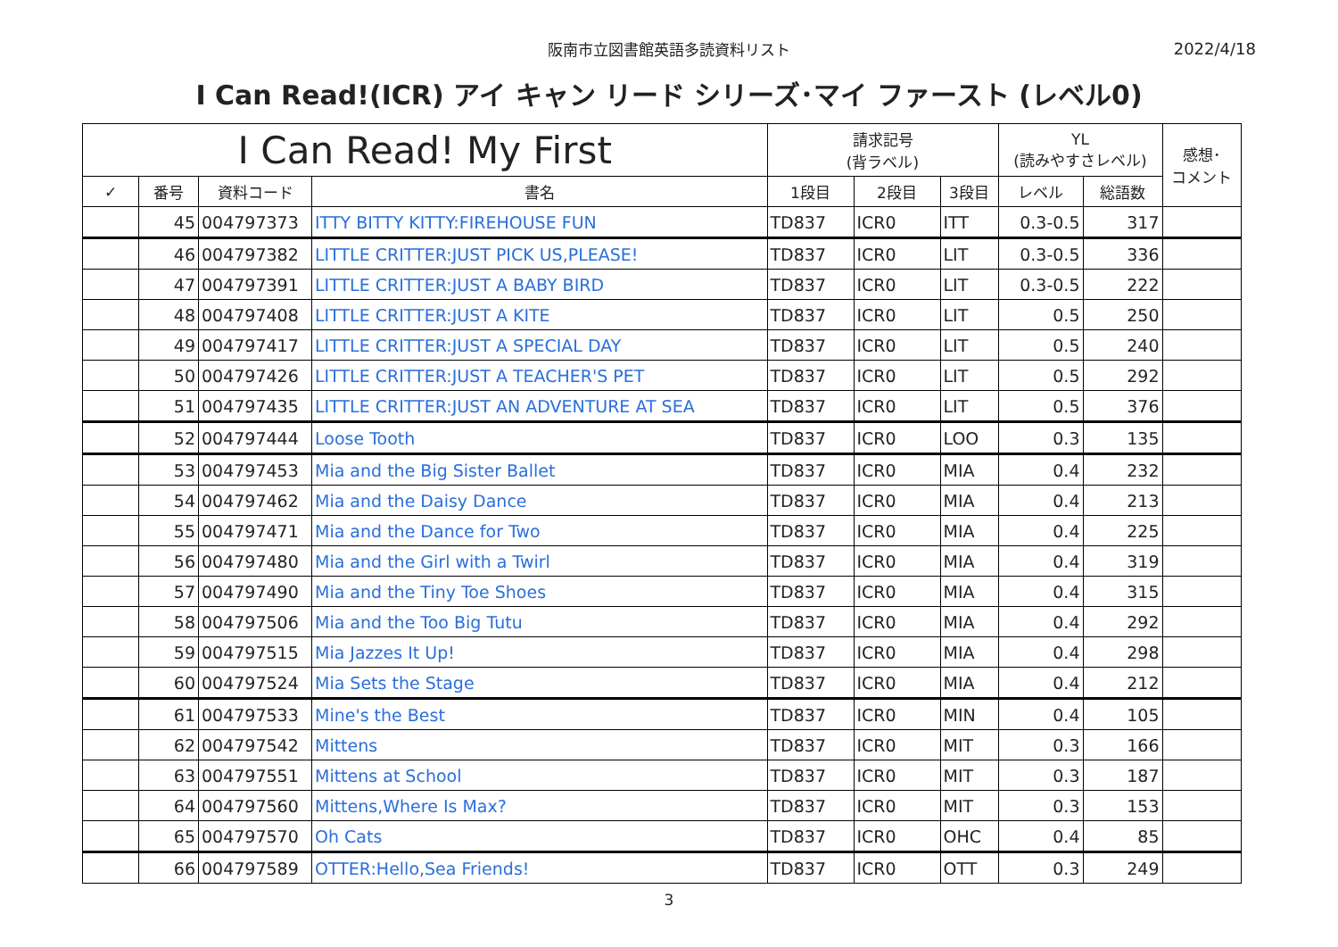阪南市立図書館英語多読資料リスト
2022/4/18
I Can Read!(ICR) アイ キャン リード シリーズ･マイ ファースト (レベル0)
| I Can Read! My First | | | | 請求記号 (背ラベル) | | | YL (読みやすさレベル) | | 感想･ コメント |
| --- | --- | --- | --- | --- | --- | --- | --- | --- | --- |
| ✓ | 番号 | 資料コード | 書名 | 1段目 | 2段目 | 3段目 | レベル | 総語数 | |
| | 45 | 004797373 | ITTY BITTY KITTY:FIREHOUSE FUN | TD837 | ICR0 | ITT | 0.3-0.5 | 317 | |
| | 46 | 004797382 | LITTLE CRITTER:JUST PICK US,PLEASE! | TD837 | ICR0 | LIT | 0.3-0.5 | 336 | |
| | 47 | 004797391 | LITTLE CRITTER:JUST A BABY BIRD | TD837 | ICR0 | LIT | 0.3-0.5 | 222 | |
| | 48 | 004797408 | LITTLE CRITTER:JUST A KITE | TD837 | ICR0 | LIT | 0.5 | 250 | |
| | 49 | 004797417 | LITTLE CRITTER:JUST A SPECIAL DAY | TD837 | ICR0 | LIT | 0.5 | 240 | |
| | 50 | 004797426 | LITTLE CRITTER:JUST A TEACHER'S PET | TD837 | ICR0 | LIT | 0.5 | 292 | |
| | 51 | 004797435 | LITTLE CRITTER:JUST AN ADVENTURE AT SEA | TD837 | ICR0 | LIT | 0.5 | 376 | |
| | 52 | 004797444 | Loose Tooth | TD837 | ICR0 | LOO | 0.3 | 135 | |
| | 53 | 004797453 | Mia and the Big Sister Ballet | TD837 | ICR0 | MIA | 0.4 | 232 | |
| | 54 | 004797462 | Mia and the Daisy Dance | TD837 | ICR0 | MIA | 0.4 | 213 | |
| | 55 | 004797471 | Mia and the Dance for Two | TD837 | ICR0 | MIA | 0.4 | 225 | |
| | 56 | 004797480 | Mia and the Girl with a Twirl | TD837 | ICR0 | MIA | 0.4 | 319 | |
| | 57 | 004797490 | Mia and the Tiny Toe Shoes | TD837 | ICR0 | MIA | 0.4 | 315 | |
| | 58 | 004797506 | Mia and the Too Big Tutu | TD837 | ICR0 | MIA | 0.4 | 292 | |
| | 59 | 004797515 | Mia Jazzes It Up! | TD837 | ICR0 | MIA | 0.4 | 298 | |
| | 60 | 004797524 | Mia Sets the Stage | TD837 | ICR0 | MIA | 0.4 | 212 | |
| | 61 | 004797533 | Mine's the Best | TD837 | ICR0 | MIN | 0.4 | 105 | |
| | 62 | 004797542 | Mittens | TD837 | ICR0 | MIT | 0.3 | 166 | |
| | 63 | 004797551 | Mittens at School | TD837 | ICR0 | MIT | 0.3 | 187 | |
| | 64 | 004797560 | Mittens,Where Is Max? | TD837 | ICR0 | MIT | 0.3 | 153 | |
| | 65 | 004797570 | Oh Cats | TD837 | ICR0 | OHC | 0.4 | 85 | |
| | 66 | 004797589 | OTTER:Hello,Sea Friends! | TD837 | ICR0 | OTT | 0.3 | 249 | |
3